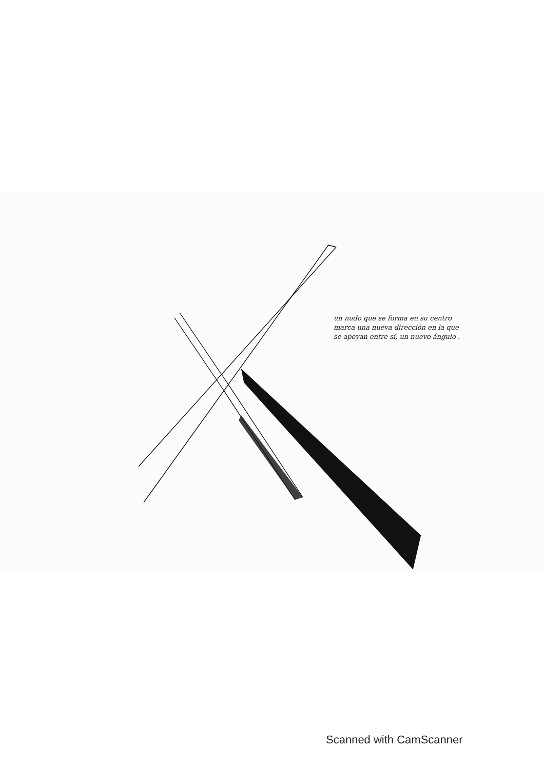un nudo que se forma en su centro marca una nueva dirección en la que se apoyan entre sí, un nuevo ángulo .
Scanned with CamScanner